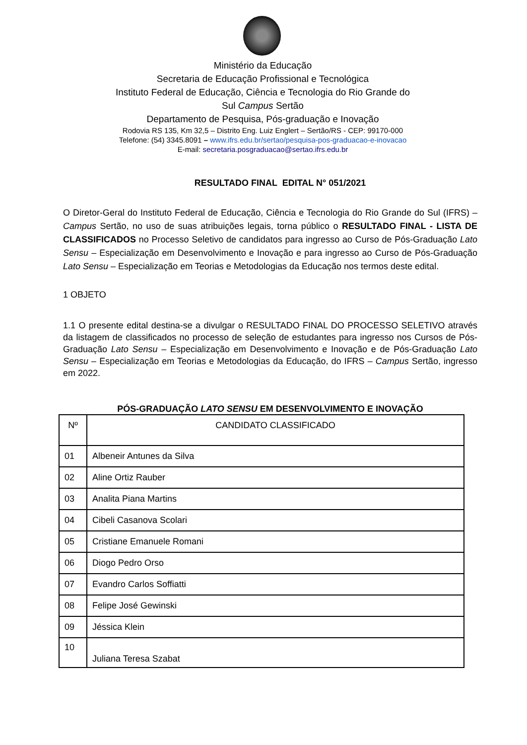Ministério da Educação
Secretaria de Educação Profissional e Tecnológica
Instituto Federal de Educação, Ciência e Tecnologia do Rio Grande do
Sul Campus Sertão
Departamento de Pesquisa, Pós-graduação e Inovação
Rodovia RS 135, Km 32,5 – Distrito Eng. Luiz Englert – Sertão/RS - CEP: 99170-000
Telefone: (54) 3345.8091 – www.ifrs.edu.br/sertao/pesquisa-pos-graduacao-e-inovacao
E-mail: secretaria.posgraduacao@sertao.ifrs.edu.br
RESULTADO FINAL EDITAL N° 051/2021
O Diretor-Geral do Instituto Federal de Educação, Ciência e Tecnologia do Rio Grande do Sul (IFRS) – Campus Sertão, no uso de suas atribuições legais, torna público o RESULTADO FINAL - LISTA DE CLASSIFICADOS no Processo Seletivo de candidatos para ingresso ao Curso de Pós-Graduação Lato Sensu – Especialização em Desenvolvimento e Inovação e para ingresso ao Curso de Pós-Graduação Lato Sensu – Especialização em Teorias e Metodologias da Educação nos termos deste edital.
1 OBJETO
1.1 O presente edital destina-se a divulgar o RESULTADO FINAL DO PROCESSO SELETIVO através da listagem de classificados no processo de seleção de estudantes para ingresso nos Cursos de Pós-Graduação Lato Sensu – Especialização em Desenvolvimento e Inovação e de Pós-Graduação Lato Sensu – Especialização em Teorias e Metodologias da Educação, do IFRS – Campus Sertão, ingresso em 2022.
PÓS-GRADUAÇÃO LATO SENSU EM DESENVOLVIMENTO E INOVAÇÃO
| Nº | CANDIDATO CLASSIFICADO |
| 01 | Albeneir Antunes da Silva |
| 02 | Aline Ortiz Rauber |
| 03 | Analita Piana Martins |
| 04 | Cibeli Casanova Scolari |
| 05 | Cristiane Emanuele Romani |
| 06 | Diogo Pedro Orso |
| 07 | Evandro Carlos Soffiatti |
| 08 | Felipe José Gewinski |
| 09 | Jéssica Klein |
| 10 | Juliana Teresa Szabat |